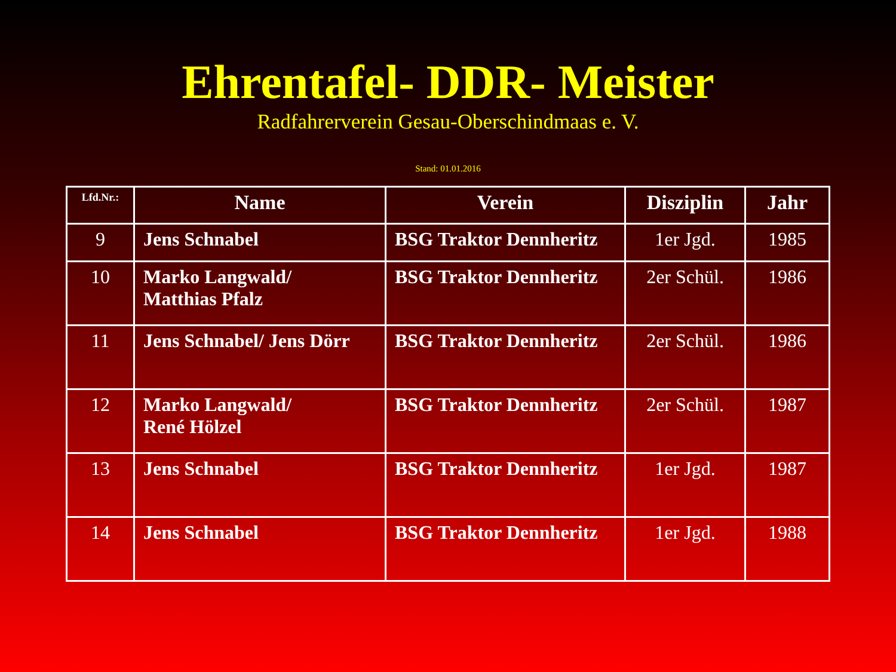Ehrentafel- DDR- Meister
Radfahrerverein Gesau-Oberschindmaas e. V.
Stand: 01.01.2016
| Lfd.Nr.: | Name | Verein | Disziplin | Jahr |
| --- | --- | --- | --- | --- |
| 9 | Jens Schnabel | BSG Traktor Dennheritz | 1er Jgd. | 1985 |
| 10 | Marko Langwald/ Matthias Pfalz | BSG Traktor Dennheritz | 2er Schül. | 1986 |
| 11 | Jens Schnabel/ Jens Dörr | BSG Traktor Dennheritz | 2er Schül. | 1986 |
| 12 | Marko Langwald/ René Hölzel | BSG Traktor Dennheritz | 2er Schül. | 1987 |
| 13 | Jens Schnabel | BSG Traktor Dennheritz | 1er Jgd. | 1987 |
| 14 | Jens Schnabel | BSG Traktor Dennheritz | 1er Jgd. | 1988 |